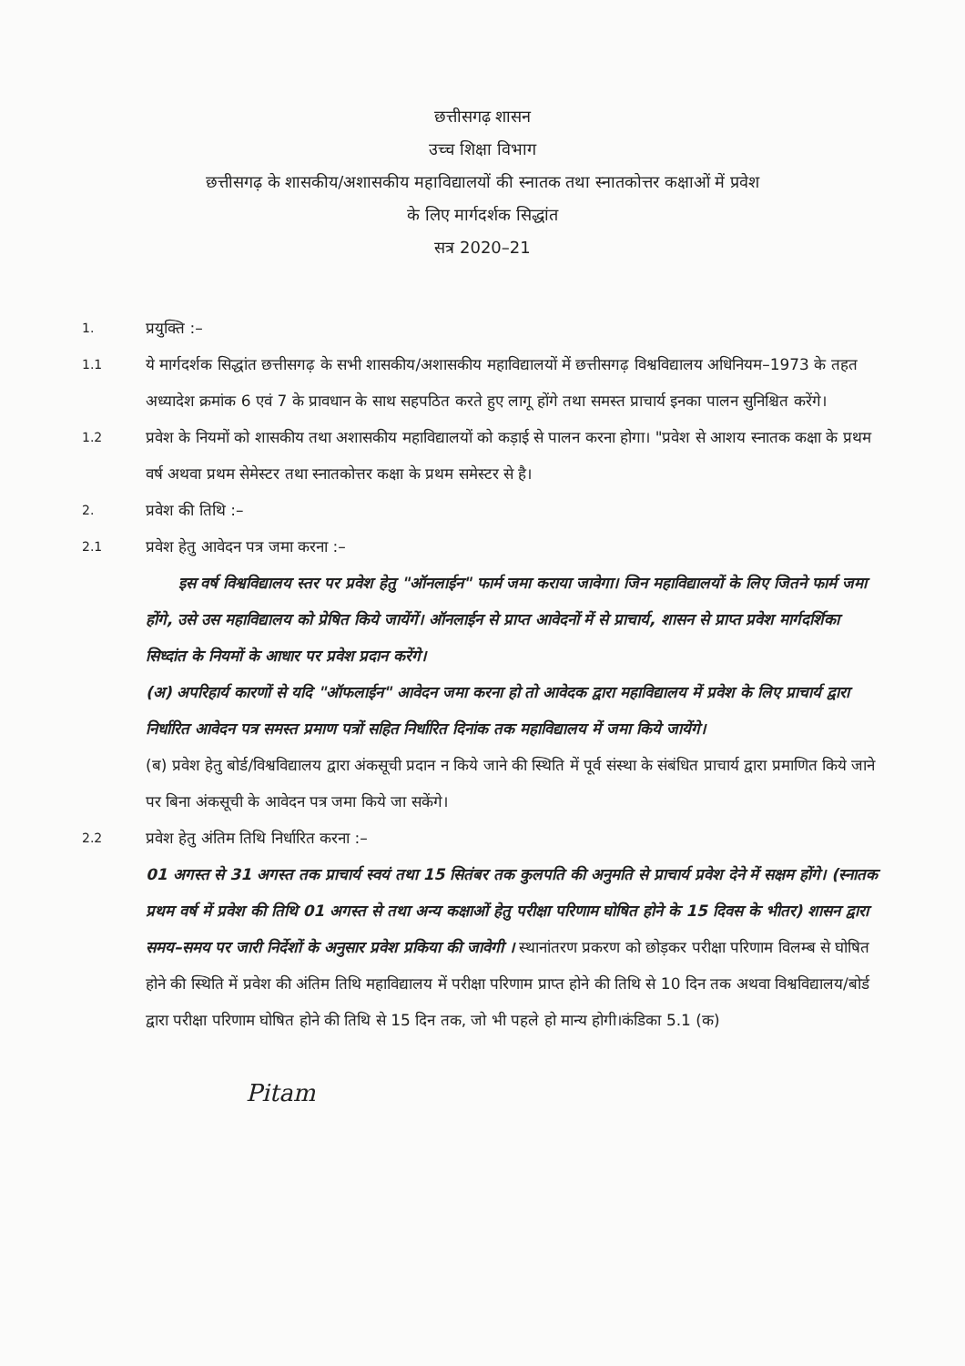छत्तीसगढ़ शासन
उच्च शिक्षा विभाग
छत्तीसगढ़ के शासकीय/अशासकीय महाविद्यालयों की स्नातक तथा स्नातकोत्तर कक्षाओं में प्रवेश
के लिए मार्गदर्शक सिद्धांत
सत्र 2020–21
1.
प्रयुक्ति :–
1.1
ये मार्गदर्शक सिद्धांत छत्तीसगढ़ के सभी शासकीय/अशासकीय महाविद्यालयों में छत्तीसगढ़ विश्वविद्यालय अधिनियम–1973 के तहत अध्यादेश क्रमांक 6 एवं 7 के प्रावधान के साथ सहपठित करते हुए लागू होंगे तथा समस्त प्राचार्य इनका पालन सुनिश्चित करेंगे।
1.2
प्रवेश के नियमों को शासकीय तथा अशासकीय महाविद्यालयों को कड़ाई से पालन करना होगा। "प्रवेश से आशय स्नातक कक्षा के प्रथम वर्ष अथवा प्रथम सेमेस्टर तथा स्नातकोत्तर कक्षा के प्रथम समेस्टर से है।
2.
प्रवेश की तिथि :–
2.1
प्रवेश हेतु आवेदन पत्र जमा करना :–
इस वर्ष विश्वविद्यालय स्तर पर प्रवेश हेतु "ऑनलाईन" फार्म जमा कराया जावेगा। जिन महाविद्यालयों के लिए जितने फार्म जमा होंगे, उसे उस महाविद्यालय को प्रेषित किये जायेंगें। ऑनलाईन से प्राप्त आवेदनों में से प्राचार्य, शासन से प्राप्त प्रवेश मार्गदर्शिका सिध्दांत के नियमों के आधार पर प्रवेश प्रदान करेंगे।
(अ) अपरिहार्य कारणों से यदि "ऑफलाईन" आवेदन जमा करना हो तो आवेदक द्वारा महाविद्यालय में प्रवेश के लिए प्राचार्य द्वारा निर्धारित आवेदन पत्र समस्त प्रमाण पत्रों सहित निर्धारित दिनांक तक महाविद्यालय में जमा किये जायेंगे।
(ब) प्रवेश हेतु बोर्ड/विश्वविद्यालय द्वारा अंकसूची प्रदान न किये जाने की स्थिति में पूर्व संस्था के संबंधित प्राचार्य द्वारा प्रमाणित किये जाने पर बिना अंकसूची के आवेदन पत्र जमा किये जा सकेंगे।
2.2
प्रवेश हेतु अंतिम तिथि निर्धारित करना :–
01 अगस्त से 31 अगस्त तक प्राचार्य स्वयं तथा 15 सितंबर तक कुलपति की अनुमति से प्राचार्य प्रवेश देने में सक्षम होंगे। (स्नातक प्रथम वर्ष में प्रवेश की तिथि 01 अगस्त से तथा अन्य कक्षाओं हेतु परीक्षा परिणाम घोषित होने के 15 दिवस के भीतर) शासन द्वारा समय–समय पर जारी निर्देशों के अनुसार प्रवेश प्रकिया की जावेगी । स्थानांतरण प्रकरण को छोड़कर परीक्षा परिणाम विलम्ब से घोषित होने की स्थिति में प्रवेश की अंतिम तिथि महाविद्यालय में परीक्षा परिणाम प्राप्त होने की तिथि से 10 दिन तक अथवा विश्वविद्यालय/बोर्ड द्वारा परीक्षा परिणाम घोषित होने की तिथि से 15 दिन तक, जो भी पहले हो मान्य होगी।कंडिका 5.1 (क)
Pitam